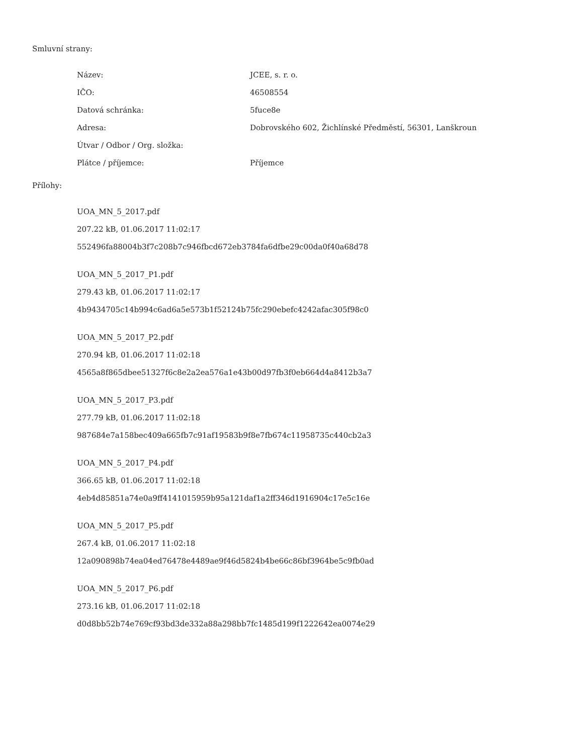Smluvní strany:
| Název: | JCEE, s. r. o. |
| IČO: | 46508554 |
| Datová schránka: | 5fuce8e |
| Adresa: | Dobrovského 602, Žichlínské Předměstí, 56301, Lanškroun |
| Útvar / Odbor / Org. složka: | |
| Plátce / příjemce: | Příjemce |
Přílohy:
UOA_MN_5_2017.pdf
207.22 kB, 01.06.2017 11:02:17
552496fa88004b3f7c208b7c946fbcd672eb3784fa6dfbe29c00da0f40a68d78
UOA_MN_5_2017_P1.pdf
279.43 kB, 01.06.2017 11:02:17
4b9434705c14b994c6ad6a5e573b1f52124b75fc290ebefc4242afac305f98c0
UOA_MN_5_2017_P2.pdf
270.94 kB, 01.06.2017 11:02:18
4565a8f865dbee51327f6c8e2a2ea576a1e43b00d97fb3f0eb664d4a8412b3a7
UOA_MN_5_2017_P3.pdf
277.79 kB, 01.06.2017 11:02:18
987684e7a158bec409a665fb7c91af19583b9f8e7fb674c11958735c440cb2a3
UOA_MN_5_2017_P4.pdf
366.65 kB, 01.06.2017 11:02:18
4eb4d85851a74e0a9ff4141015959b95a121daf1a2ff346d1916904c17e5c16e
UOA_MN_5_2017_P5.pdf
267.4 kB, 01.06.2017 11:02:18
12a090898b74ea04ed76478e4489ae9f46d5824b4be66c86bf3964be5c9fb0ad
UOA_MN_5_2017_P6.pdf
273.16 kB, 01.06.2017 11:02:18
d0d8bb52b74e769cf93bd3de332a88a298bb7fc1485d199f1222642ea0074e29